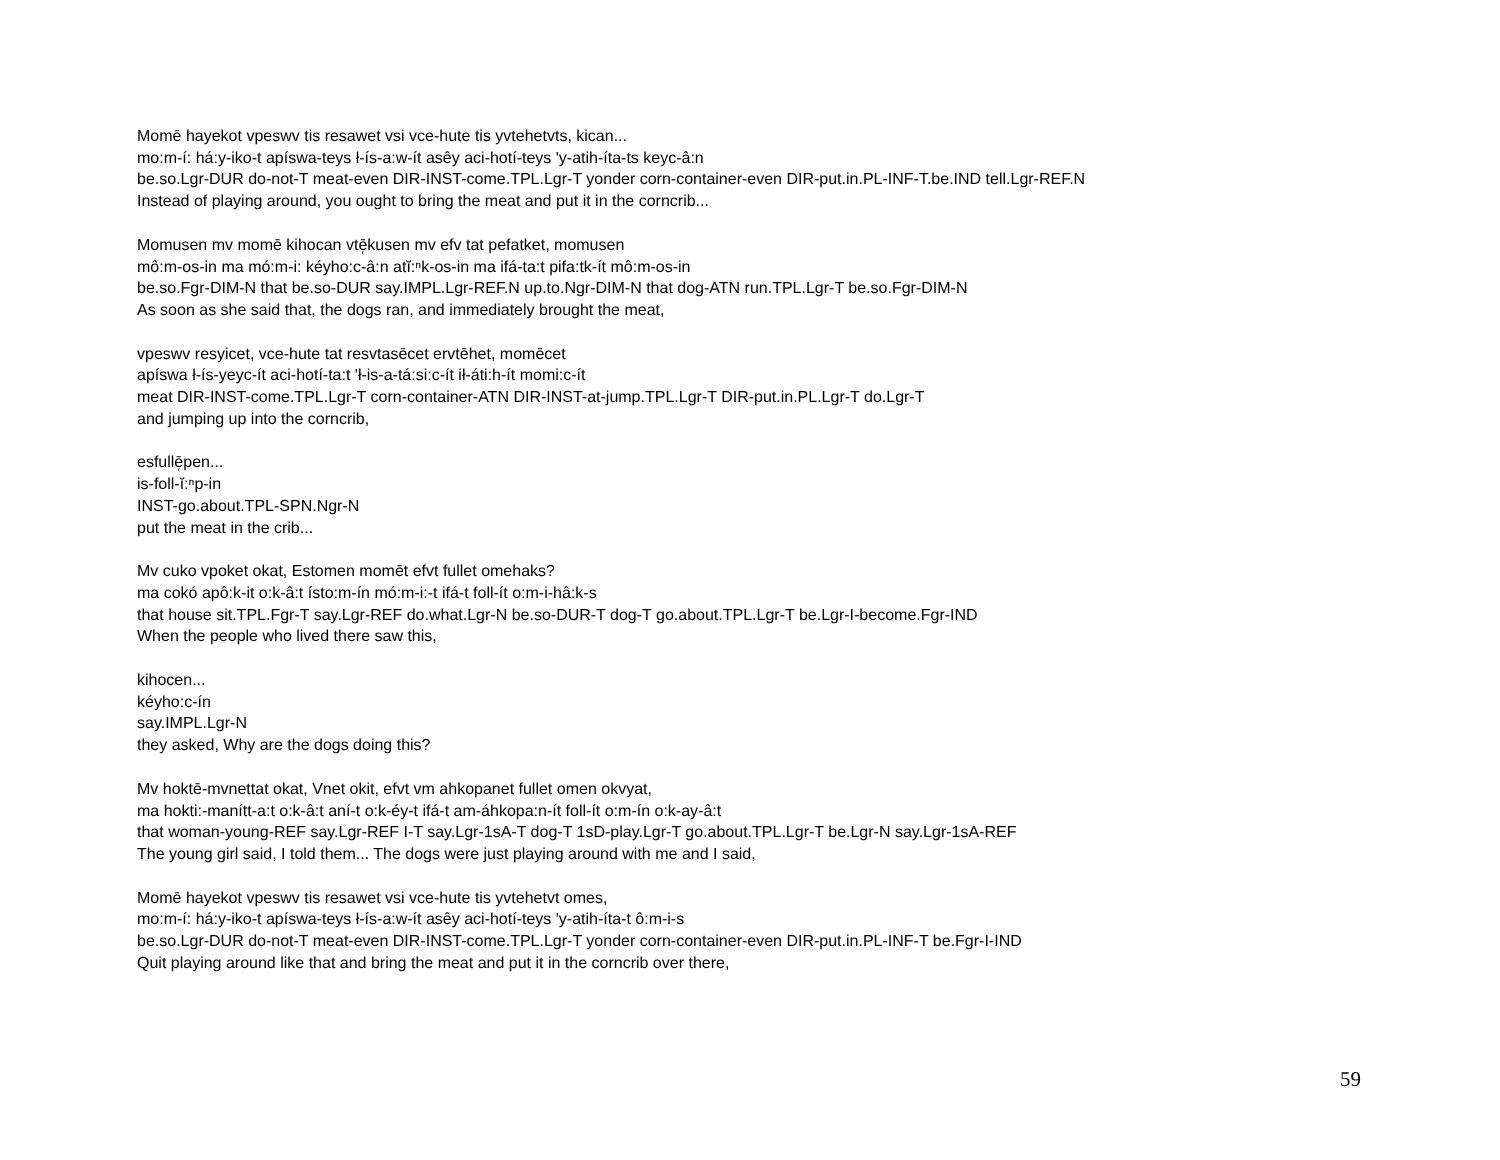Momē hayekot vpeswv tis resawet vsi vce-hute tis yvtehetvts, kican...
mo:m-í: há:y-iko-t apíswa-teys ł-ís-a:w-ít asêy aci-hotí-teys 'y-atih-íta-ts keyc-â:n
be.so.Lgr-DUR do-not-T meat-even DIR-INST-come.TPL.Lgr-T yonder corn-container-even DIR-put.in.PL-INF-T.be.IND tell.Lgr-REF.N
Instead of playing around, you ought to bring the meat and put it in the corncrib...
Momusen mv momē kihocan vtē̜kusen mv efv tat pefatket, momusen
mô:m-os-in ma mó:m-i: kéyho:c-â:n atĭ:ⁿk-os-in ma ifá-ta:t pifa:tk-ít mô:m-os-in
be.so.Fgr-DIM-N that be.so-DUR say.IMPL.Lgr-REF.N up.to.Ngr-DIM-N that dog-ATN run.TPL.Lgr-T be.so.Fgr-DIM-N
As soon as she said that, the dogs ran, and immediately brought the meat,
vpeswv resyicet, vce-hute tat resvtasēcet ervtēhet, momēcet
apíswa ł-ís-yeyc-ít aci-hotí-ta:t 'ł-is-a-tá:si:c-ít ił-áti:h-ít momi:c-ít
meat DIR-INST-come.TPL.Lgr-T corn-container-ATN DIR-INST-at-jump.TPL.Lgr-T DIR-put.in.PL.Lgr-T do.Lgr-T
and jumping up into the corncrib,
esfullē̜pen...
is-foll-ĭ:ⁿp-in
INST-go.about.TPL-SPN.Ngr-N
put the meat in the crib...
Mv cuko vpoket okat, Estomen momēt efvt fullet omehaks?
ma cokó apô:k-it o:k-â:t ísto:m-ín mó:m-i:-t ifá-t foll-ít o:m-i-hâ:k-s
that house sit.TPL.Fgr-T say.Lgr-REF do.what.Lgr-N be.so-DUR-T dog-T go.about.TPL.Lgr-T be.Lgr-I-become.Fgr-IND
When the people who lived there saw this,
kihocen...
kéyho:c-ín
say.IMPL.Lgr-N
they asked, Why are the dogs doing this?
Mv hoktē-mvnettat okat, Vnet okit, efvt vm ahkopanet fullet omen okvyat,
ma hokti:-manítt-a:t o:k-â:t aní-t o:k-éy-t ifá-t am-áhkopa:n-ít foll-ít o:m-ín o:k-ay-â:t
that woman-young-REF say.Lgr-REF I-T say.Lgr-1sA-T dog-T 1sD-play.Lgr-T go.about.TPL.Lgr-T be.Lgr-N say.Lgr-1sA-REF
The young girl said, I told them... The dogs were just playing around with me and I said,
Momē hayekot vpeswv tis resawet vsi vce-hute tis yvtehetvt omes,
mo:m-í: há:y-iko-t apíswa-teys ł-ís-a:w-ít asêy aci-hotí-teys 'y-atih-íta-t ô:m-i-s
be.so.Lgr-DUR do-not-T meat-even DIR-INST-come.TPL.Lgr-T yonder corn-container-even DIR-put.in.PL-INF-T be.Fgr-I-IND
Quit playing around like that and bring the meat and put it in the corncrib over there,
59